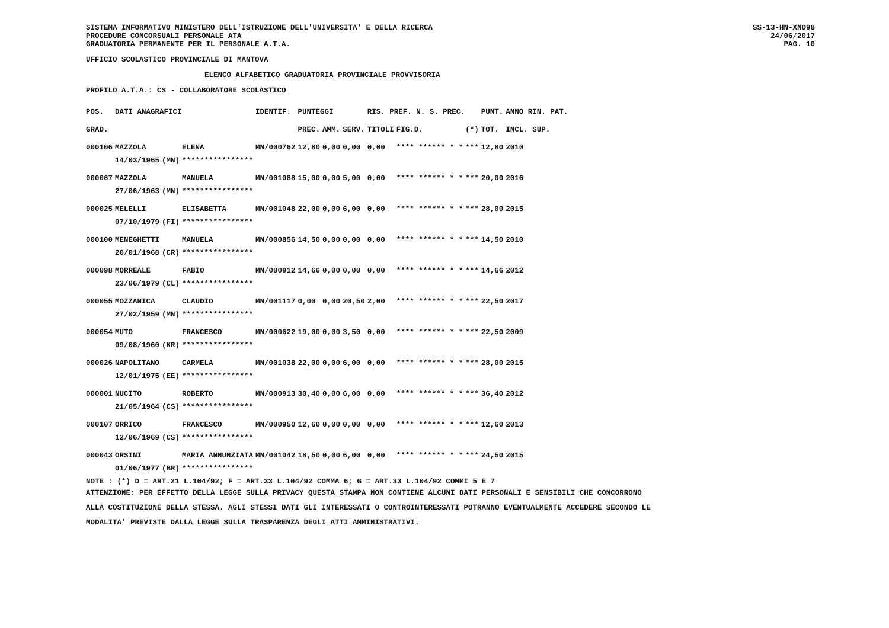SISTEMA INFORMATIVO MINISTERO DELL'ISTRUZIONE DELL'UNIVERSITA' E DELLA RICERCA
PROCEDURE CONCORSUALI PERSONALE ATA
GRADUATORIA PERMANENTE PER IL PERSONALE A.T.A.
SS-13-HN-XNO98
24/06/2017
PAG. 10
UFFICIO SCOLASTICO PROVINCIALE DI MANTOVA
ELENCO ALFABETICO GRADUATORIA PROVINCIALE PROVVISORIA
PROFILO A.T.A.: CS - COLLABORATORE SCOLASTICO
| POS. | DATI ANAGRAFICI | | | IDENTIF. | PUNTEGGI | | | RIS. PREF. N. S. PREC. | | | PUNT. | ANNO RIN. PAT. |
| --- | --- | --- | --- | --- | --- | --- | --- | --- | --- | --- | --- | --- |
| GRAD. | | | | | PREC. | AMM. | SERV. | TITOLI | FIG.D. | (*) | TOT. | INCL. SUP. |
| 000106 | MAZZOLA | | ELENA | MN/000762 | 12,80 | 0,00 | 0,00 | 0,00 | **** ****** * * | *** | 12,80 | 2010 |
| | 14/03/1965 | (MN) | **************** | | | | | | | | | |
| 000067 | MAZZOLA | | MANUELA | MN/001088 | 15,00 | 0,00 | 5,00 | 0,00 | **** ****** * * | *** | 20,00 | 2016 |
| | 27/06/1963 | (MN) | **************** | | | | | | | | | |
| 000025 | MELELLI | | ELISABETTA | MN/001048 | 22,00 | 0,00 | 6,00 | 0,00 | **** ****** * * | *** | 28,00 | 2015 |
| | 07/10/1979 | (FI) | **************** | | | | | | | | | |
| 000100 | MENEGHETTI | | MANUELA | MN/000856 | 14,50 | 0,00 | 0,00 | 0,00 | **** ****** * * | *** | 14,50 | 2010 |
| | 20/01/1968 | (CR) | **************** | | | | | | | | | |
| 000098 | MORREALE | | FABIO | MN/000912 | 14,66 | 0,00 | 0,00 | 0,00 | **** ****** * * | *** | 14,66 | 2012 |
| | 23/06/1979 | (CL) | **************** | | | | | | | | | |
| 000055 | MOZZANICA | | CLAUDIO | MN/001117 | 0,00 | 0,00 | 20,50 | 2,00 | **** ****** * * | *** | 22,50 | 2017 |
| | 27/02/1959 | (MN) | **************** | | | | | | | | | |
| 000054 | MUTO | | FRANCESCO | MN/000622 | 19,00 | 0,00 | 3,50 | 0,00 | **** ****** * * | *** | 22,50 | 2009 |
| | 09/08/1960 | (KR) | **************** | | | | | | | | | |
| 000026 | NAPOLITANO | | CARMELA | MN/001038 | 22,00 | 0,00 | 6,00 | 0,00 | **** ****** * * | *** | 28,00 | 2015 |
| | 12/01/1975 | (EE) | **************** | | | | | | | | | |
| 000001 | NUCITO | | ROBERTO | MN/000913 | 30,40 | 0,00 | 6,00 | 0,00 | **** ****** * * | *** | 36,40 | 2012 |
| | 21/05/1964 | (CS) | **************** | | | | | | | | | |
| 000107 | ORRICO | | FRANCESCO | MN/000950 | 12,60 | 0,00 | 0,00 | 0,00 | **** ****** * * | *** | 12,60 | 2013 |
| | 12/06/1969 | (CS) | **************** | | | | | | | | | |
| 000043 | ORSINI | | MARIA ANNUNZIATA | MN/001042 | 18,50 | 0,00 | 6,00 | 0,00 | **** ****** * * | *** | 24,50 | 2015 |
| | 01/06/1977 | (BR) | **************** | | | | | | | | | |
NOTE : (*) D = ART.21 L.104/92; F = ART.33 L.104/92 COMMA 6; G = ART.33 L.104/92 COMMI 5 E 7
ATTENZIONE: PER EFFETTO DELLA LEGGE SULLA PRIVACY QUESTA STAMPA NON CONTIENE ALCUNI DATI PERSONALI E SENSIBILI CHE CONCORRONO
ALLA COSTITUZIONE DELLA STESSA. AGLI STESSI DATI GLI INTERESSATI O CONTROINTERESSATI POTRANNO EVENTUALMENTE ACCEDERE SECONDO LE
MODALITA' PREVISTE DALLA LEGGE SULLA TRASPARENZA DEGLI ATTI AMMINISTRATIVI.